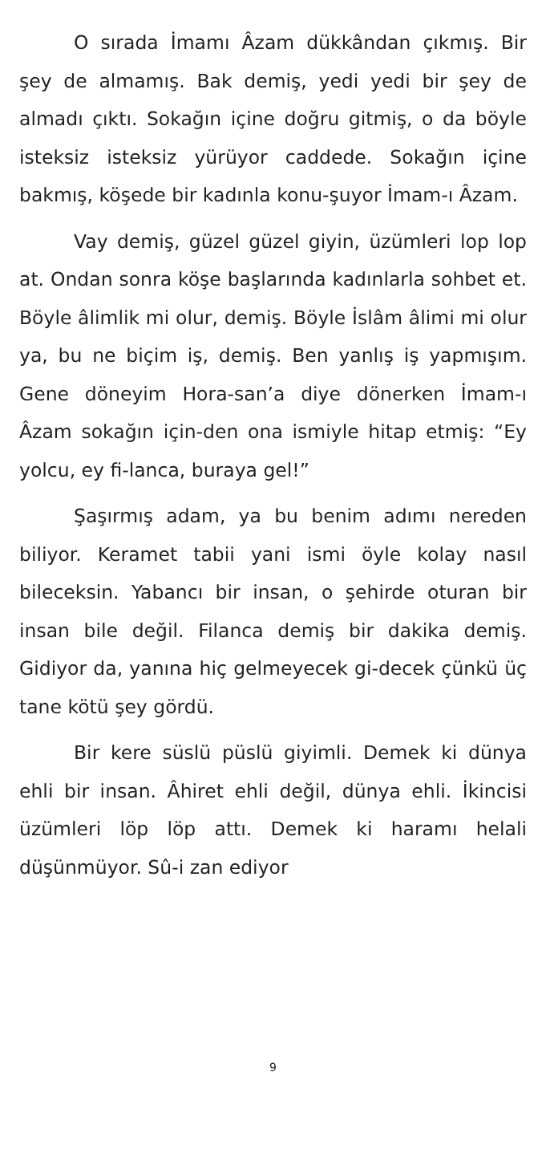O sırada İmamı Âzam dükkândan çıkmış. Bir şey de almamış. Bak demiş, yedi yedi bir şey de almadı çıktı. Sokağın içine doğru gitmiş, o da böyle isteksiz isteksiz yürüyor caddede. Sokağın içine bakmış, köşede bir kadınla konu-şuyor İmam-ı Âzam.
Vay demiş, güzel güzel giyin, üzümleri lop lop at. Ondan sonra köşe başlarında kadınlarla sohbet et. Böyle âlimlik mi olur, demiş. Böyle İslâm âlimi mi olur ya, bu ne biçim iş, demiş. Ben yanlış iş yapmışım. Gene döneyim Hora-san’a diye dönerken İmam-ı Âzam sokağın için-den ona ismiyle hitap etmiş: “Ey yolcu, ey fi-lanca, buraya gel!”
Şaşırmış adam, ya bu benim adımı nereden biliyor. Keramet tabii yani ismi öyle kolay nasıl bileceksin. Yabancı bir insan, o şehirde oturan bir insan bile değil. Filanca demiş bir dakika demiş. Gidiyor da, yanına hiç gelmeyecek gi-decek çünkü üç tane kötü şey gördü.
Bir kere süslü püslü giyimli. Demek ki dünya ehli bir insan. Âhiret ehli değil, dünya ehli. İkincisi üzümleri löp löp attı. Demek ki haramı helali düşünmüyor. Sû-i zan ediyor
9